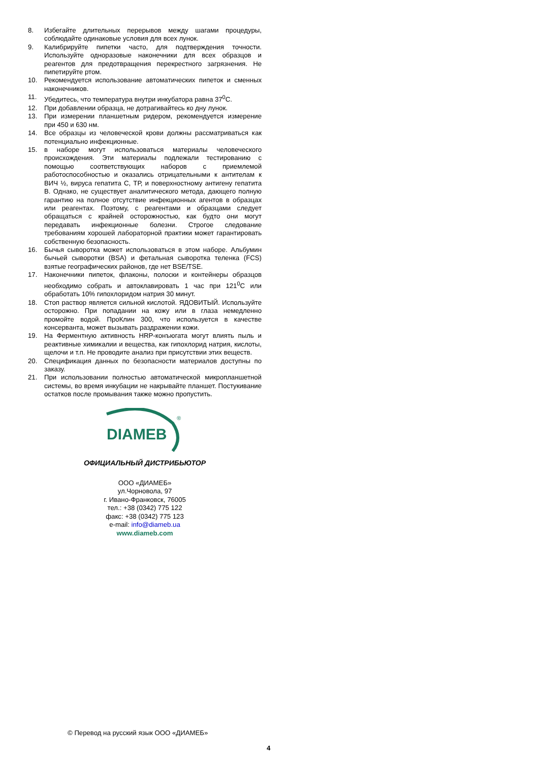8. Избегайте длительных перерывов между шагами процедуры, соблюдайте одинаковые условия для всех лунок.
9. Калибрируйте пипетки часто, для подтверждения точности. Используйте одноразовые наконечники для всех образцов и реагентов для предотвращения перекрестного загрязнения. Не пипетируйте ртом.
10. Рекомендуется использование автоматических пипеток и сменных наконечников.
11. Убедитесь, что температура внутри инкубатора равна 37<sup>0</sup>С.
12. При добавлении образца, не дотрагивайтесь ко дну лунок.
13. При измерении планшетным ридером, рекомендуется измерение при 450 и 630 нм.
14. Все образцы из человеческой крови должны рассматриваться как потенциально инфекционные.
15. в наборе могут использоваться материалы человеческого происхождения. Эти материалы подлежали тестированию с помощью соответствующих наборов с приемлемой работоспособностью и оказались отрицательными к антителам к ВИЧ ½, вируса гепатита С, ТР, и поверхностному антигену гепатита В. Однако, не существует аналитического метода, дающего полную гарантию на полное отсутствие инфекционных агентов в образцах или реагентах. Поэтому, с реагентами и образцами следует обращаться с крайней осторожностью, как будто они могут передавать инфекционные болезни. Строгое следование требованиям хорошей лабораторной практики может гарантировать собственную безопасность.
16. Бычья сыворотка может использоваться в этом наборе. Альбумин бычьей сыворотки (BSA) и фетальная сыворотка теленка (FCS) взятые географических районов, где нет BSE/TSE.
17. Наконечники пипеток, флаконы, полоски и контейнеры образцов необходимо собрать и автоклавировать 1 час при 121<sup>0</sup>С или обработать 10% гипохлоридом натрия 30 минут.
18. Стоп раствор является сильной кислотой. ЯДОВИТЫЙ. Используйте осторожно. При попадании на кожу или в глаза немедленно промойте водой. ПроКлин 300, что используется в качестве консерванта, может вызывать раздражении кожи.
19. На Ферментную активность HRP-конъюгата могут влиять пыль и реактивные химикалии и вещества, как гипохлорид натрия, кислоты, щелочи и т.п. Не проводите анализ при присутствии этих веществ.
20. Спецификация данных по безопасности материалов доступны по заказу.
21. При использовании полностью автоматической микропланшетной системы, во время инкубации не накрывайте планшет. Постукивание остатков после промывания также можно пропустить.
DIAMEB
®
ОФИЦИАЛЬНЫЙ ДИСТРИБЬЮТОР
ООО «ДИАМЕБ»
ул.Чорновола, 97
г. Ивано-Франковск, 76005
тел.: +38 (0342) 775 122
факс: +38 (0342) 775 123
e-mail: info@diameb.ua
www.diameb.com
© Перевод на русский язык ООО «ДИАМЕБ»
4